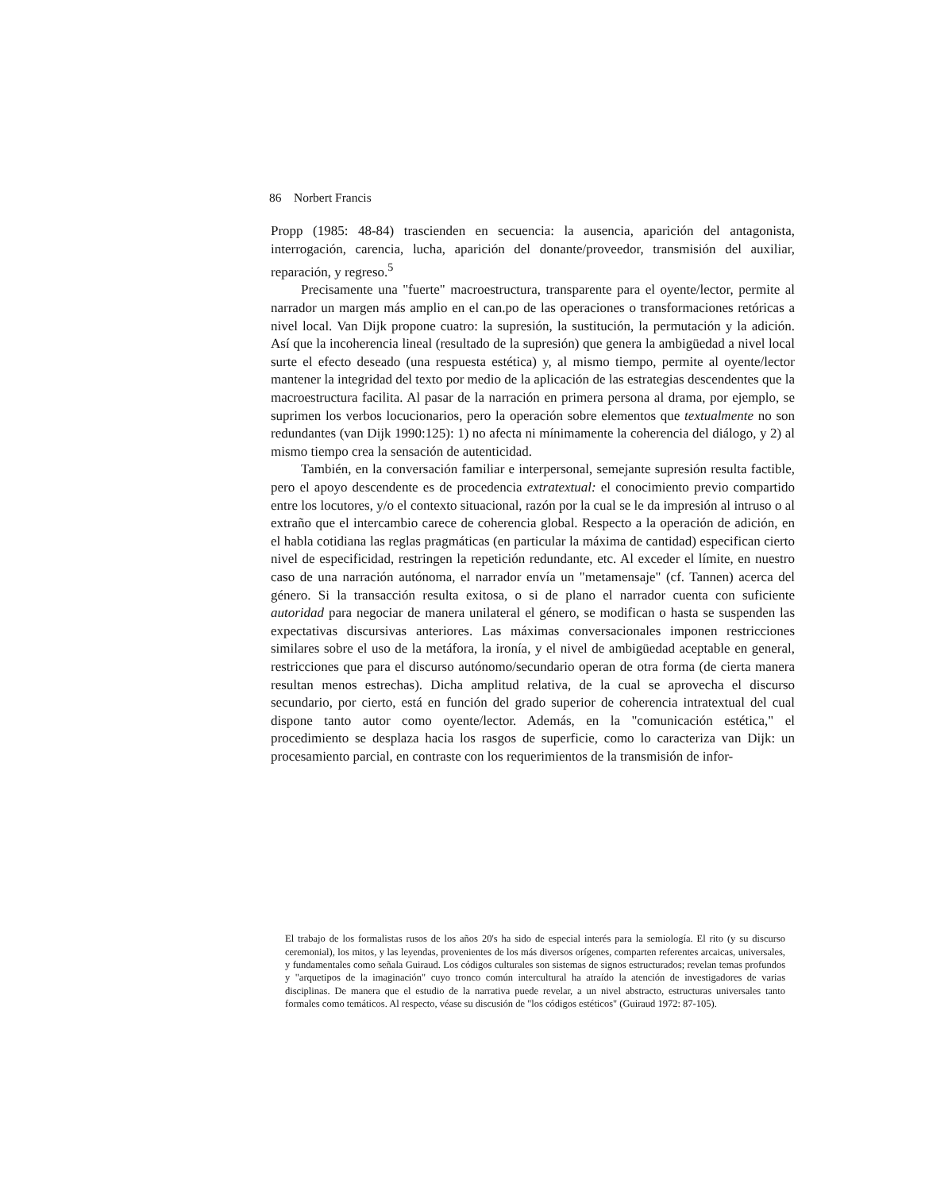86 Norbert Francis
Propp (1985: 48-84) trascienden en secuencia: la ausencia, aparición del antagonista, interrogación, carencia, lucha, aparición del donante/proveedor, transmisión del auxiliar, reparación, y regreso.<sup>5</sup>
Precisamente una "fuerte" macroestructura, transparente para el oyente/lector, permite al narrador un margen más amplio en el can.po de las operaciones o transformaciones retóricas a nivel local. Van Dijk propone cuatro: la supresión, la sustitución, la permutación y la adición. Así que la incoherencia lineal (resultado de la supresión) que genera la ambigüedad a nivel local surte el efecto deseado (una respuesta estética) y, al mismo tiempo, permite al oyente/lector mantener la integridad del texto por medio de la aplicación de las estrategias descendentes que la macroestructura facilita. Al pasar de la narración en primera persona al drama, por ejemplo, se suprimen los verbos locucionarios, pero la operación sobre elementos que textualmente no son redundantes (van Dijk 1990:125): 1) no afecta ni mínimamente la coherencia del diálogo, y 2) al mismo tiempo crea la sensación de autenticidad.
También, en la conversación familiar e interpersonal, semejante supresión resulta factible, pero el apoyo descendente es de procedencia extratextual: el conocimiento previo compartido entre los locutores, y/o el contexto situacional, razón por la cual se le da impresión al intruso o al extraño que el intercambio carece de coherencia global. Respecto a la operación de adición, en el habla cotidiana las reglas pragmáticas (en particular la máxima de cantidad) especifican cierto nivel de especificidad, restringen la repetición redundante, etc. Al exceder el límite, en nuestro caso de una narración autónoma, el narrador envía un "metamensaje" (cf. Tannen) acerca del género. Si la transacción resulta exitosa, o si de plano el narrador cuenta con suficiente autoridad para negociar de manera unilateral el género, se modifican o hasta se suspenden las expectativas discursivas anteriores. Las máximas conversacionales imponen restricciones similares sobre el uso de la metáfora, la ironía, y el nivel de ambigüedad aceptable en general, restricciones que para el discurso autónomo/secundario operan de otra forma (de cierta manera resultan menos estrechas). Dicha amplitud relativa, de la cual se aprovecha el discurso secundario, por cierto, está en función del grado superior de coherencia intratextual del cual dispone tanto autor como oyente/lector. Además, en la "comunicación estética," el procedimiento se desplaza hacia los rasgos de superficie, como lo caracteriza van Dijk: un procesamiento parcial, en contraste con los requerimientos de la transmisión de infor-
El trabajo de los formalistas rusos de los años 20's ha sido de especial interés para la semiología. El rito (y su discurso ceremonial), los mitos, y las leyendas, provenientes de los más diversos orígenes, comparten referentes arcaicas, universales, y fundamentales como señala Guiraud. Los códigos culturales son sistemas de signos estructurados; revelan temas profundos y "arquetipos de la imaginación" cuyo tronco común intercultural ha atraído la atención de investigadores de varias disciplinas. De manera que el estudio de la narrativa puede revelar, a un nivel abstracto, estructuras universales tanto formales como temáticos. Al respecto, véase su discusión de "los códigos estéticos" (Guiraud 1972: 87-105).